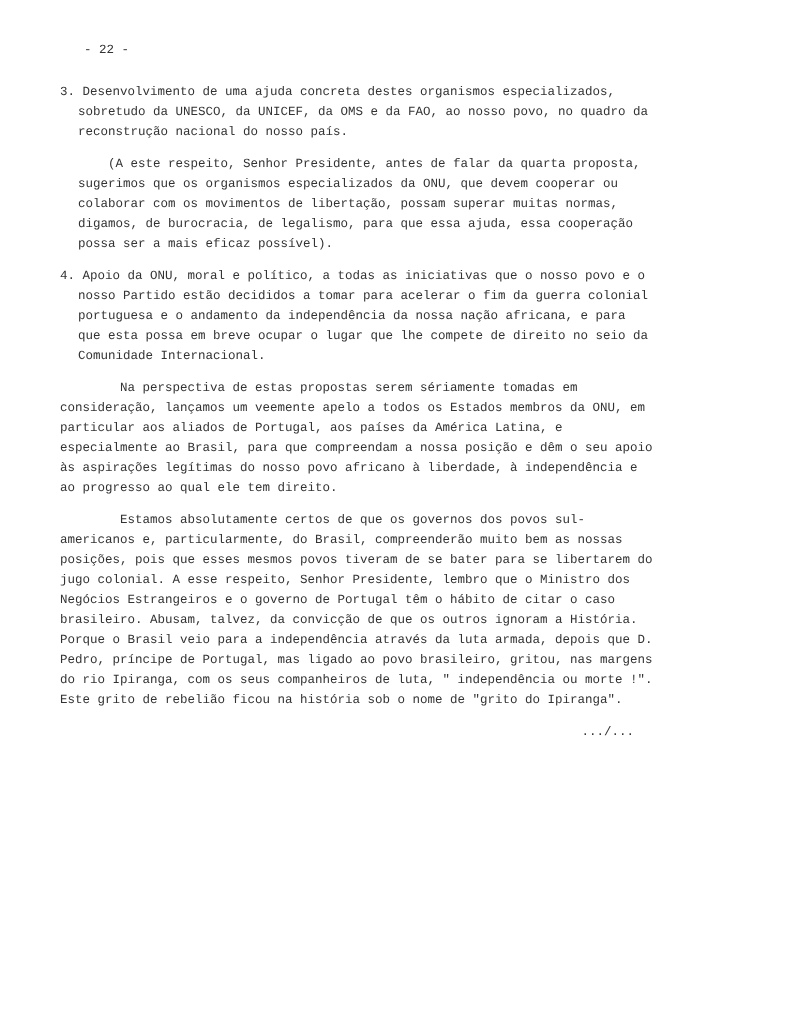- 22 -
3. Desenvolvimento de uma ajuda concreta destes organismos especializados, sobretudo da UNESCO, da UNICEF, da OMS e da FAO, ao nosso povo, no quadro da reconstrução nacional do nosso país.
(A este respeito, Senhor Presidente, antes de falar da quarta proposta, sugerimos que os organismos especializados da ONU, que devem cooperar ou colaborar com os movimentos de libertação, possam superar muitas normas, digamos, de burocracia, de legalismo, para que essa ajuda, essa cooperação possa ser a mais eficaz possível).
4. Apoio da ONU, moral e político, a todas as iniciativas que o nosso povo e o nosso Partido estão decididos a tomar para acelerar o fim da guerra colonial portuguesa e o andamento da independência da nossa nação africana, e para que esta possa em breve ocupar o lugar que lhe compete de direito no seio da Comunidade Internacional.
Na perspectiva de estas propostas serem sériamente tomadas em consideração, lançamos um veemente apelo a todos os Estados membros da ONU, em particular aos aliados de Portugal, aos países da América Latina, e especialmente ao Brasil, para que compreendam a nossa posição e dêm o seu apoio às aspirações legítimas do nosso povo africano à liberdade, à independência e ao progresso ao qual ele tem direito.
Estamos absolutamente certos de que os governos dos povos sul-americanos e, particularmente, do Brasil, compreenderão muito bem as nossas posições, pois que esses mesmos povos tiveram de se bater para se libertarem do jugo colonial. A esse respeito, Senhor Presidente, lembro que o Ministro dos Negócios Estrangeiros e o governo de Portugal têm o hábito de citar o caso brasileiro. Abusam, talvez, da convicção de que os outros ignoram a História. Porque o Brasil veio para a independência através da luta armada, depois que D. Pedro, príncipe de Portugal, mas ligado ao povo brasileiro, gritou, nas margens do rio Ipiranga, com os seus companheiros de luta, " independência ou morte !". Este grito de rebelião ficou na história sob o nome de "grito do Ipiranga".
.../...